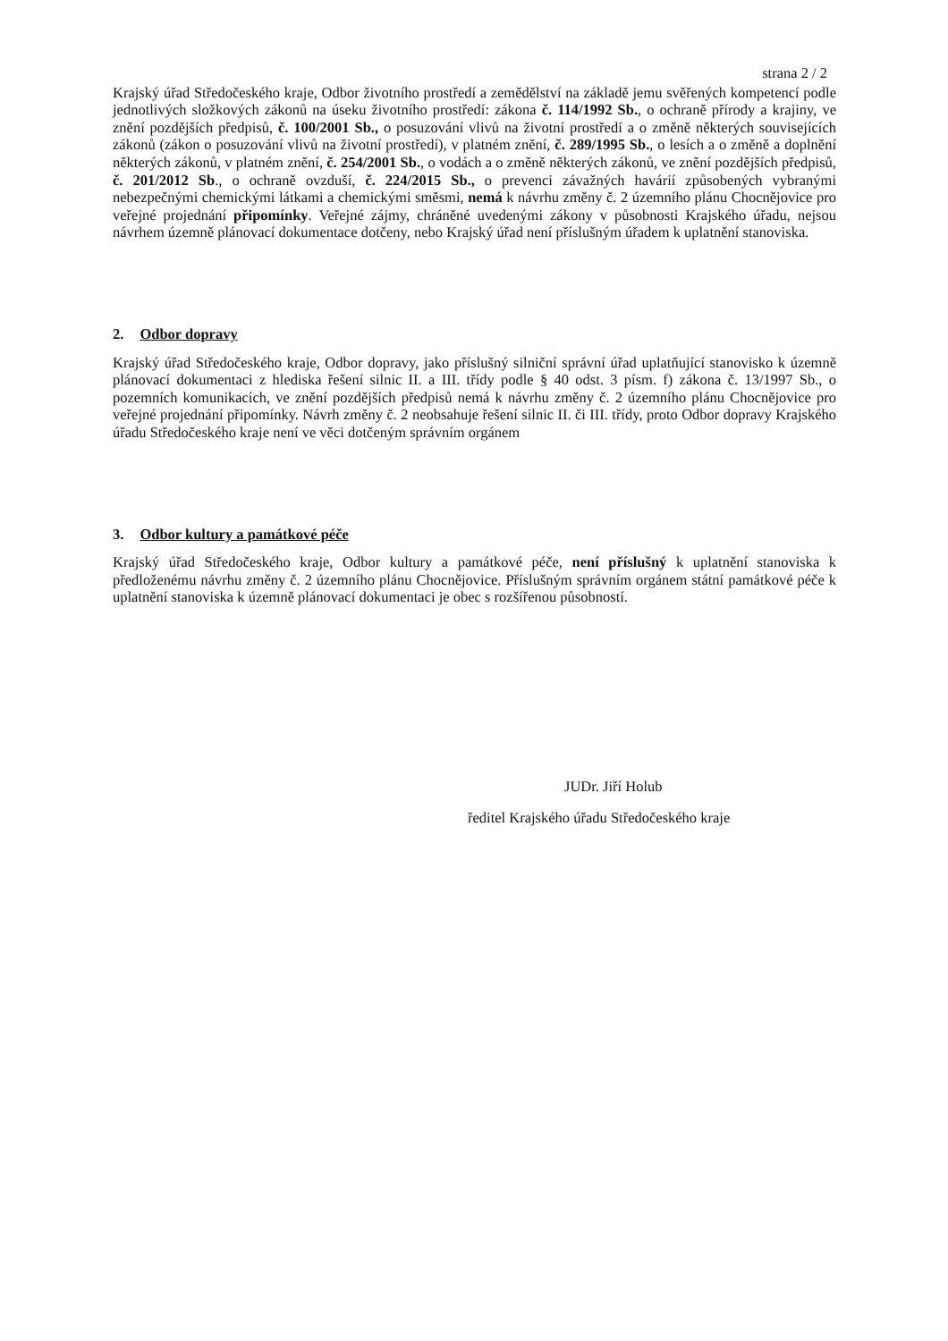strana 2 / 2
Krajský úřad Středočeského kraje, Odbor životního prostředí a zemědělství na základě jemu svěřených kompetencí podle jednotlivých složkových zákonů na úseku životního prostředí: zákona č. 114/1992 Sb., o ochraně přírody a krajiny, ve znění pozdějších předpisů, č. 100/2001 Sb., o posuzování vlivů na životní prostředí a o změně některých souvisejících zákonů (zákon o posuzování vlivů na životní prostředí), v platném znění, č. 289/1995 Sb., o lesích a o změně a doplnění některých zákonů, v platném znění, č. 254/2001 Sb., o vodách a o změně některých zákonů, ve znění pozdějších předpisů, č. 201/2012 Sb., o ochraně ovzduší, č. 224/2015 Sb., o prevenci závažných havárií způsobených vybranými nebezpečnými chemickými látkami a chemickými směsmi, nemá k návrhu změny č. 2 územního plánu Chocnějovice pro veřejné projednání připomínky. Veřejné zájmy, chráněné uvedenými zákony v působnosti Krajského úřadu, nejsou návrhem územně plánovací dokumentace dotčeny, nebo Krajský úřad není příslušným úřadem k uplatnění stanoviska.
2. Odbor dopravy
Krajský úřad Středočeského kraje, Odbor dopravy, jako příslušný silniční správní úřad uplatňující stanovisko k územně plánovací dokumentaci z hlediska řešení silnic II. a III. třídy podle § 40 odst. 3 písm. f) zákona č. 13/1997 Sb., o pozemních komunikacích, ve znění pozdějších předpisů nemá k návrhu změny č. 2 územního plánu Chocnějovice pro veřejné projednání připomínky. Návrh změny č. 2 neobsahuje řešení silnic II. či III. třídy, proto Odbor dopravy Krajského úřadu Středočeského kraje není ve věci dotčeným správním orgánem
3. Odbor kultury a památkové péče
Krajský úřad Středočeského kraje, Odbor kultury a památkové péče, není příslušný k uplatnění stanoviska k předloženému návrhu změny č. 2 územního plánu Chocnějovice. Příslušným správním orgánem státní památkové péče k uplatnění stanoviska k územně plánovací dokumentaci je obec s rozšířenou působností.
JUDr. Jiří Holub
ředitel Krajského úřadu Středočeského kraje